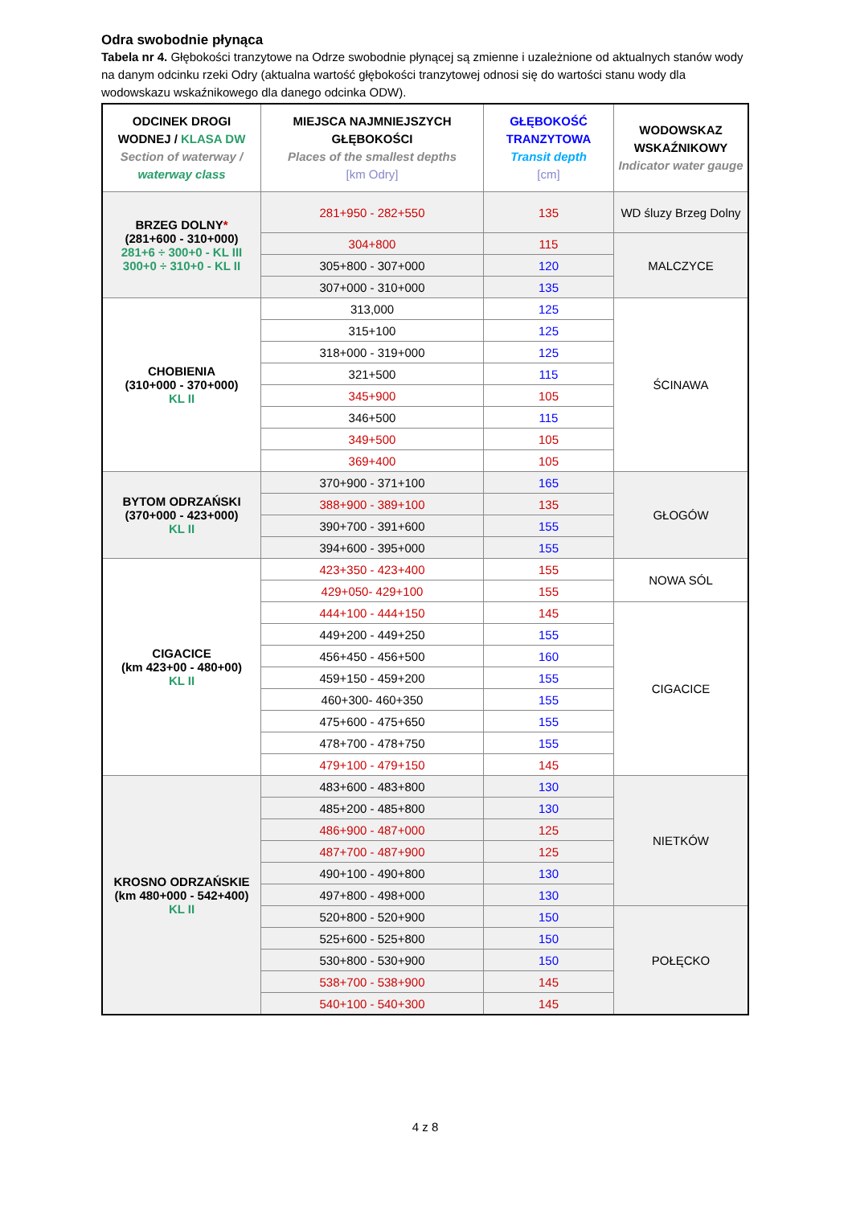Odra swobodnie płynąca
Tabela nr 4. Głębokości tranzytowe na Odrze swobodnie płynącej są zmienne i uzależnione od aktualnych stanów wody na danym odcinku rzeki Odry (aktualna wartość głębokości tranzytowej odnosi się do wartości stanu wody dla wodowskazu wskaźnikowego dla danego odcinka ODW).
| ODCINEK DROGI WODNEJ / KLASA DW Section of waterway / waterway class | MIEJSCA NAJMNIEJSZYCH GŁĘBOKOŚCI Places of the smallest depths [km Odry] | GŁĘBOKOŚĆ TRANZYTOWA Transit depth [cm] | WODOWSKAZ WSKAŹNIKOWY Indicator water gauge |
| --- | --- | --- | --- |
| BRZEG DOLNY * (281+600 - 310+000) 281+6 ÷ 300+0 - KL III 300+0 ÷ 310+0 - KL II | 281+950 - 282+550 | 135 | WD śluzy Brzeg Dolny |
| | 304+800 | 115 | MALCZYCE |
| | 305+800 - 307+000 | 120 | |
| | 307+000 - 310+000 | 135 | |
| CHOBIENIA (310+000 - 370+000) KL II | 313,000 | 125 | ŚCINAWA |
| | 315+100 | 125 | |
| | 318+000 - 319+000 | 125 | |
| | 321+500 | 115 | |
| | 345+900 | 105 | |
| | 346+500 | 115 | |
| | 349+500 | 105 | |
| | 369+400 | 105 | |
| BYTOM ODRZAŃSKI (370+000 - 423+000) KL II | 370+900 - 371+100 | 165 | GŁOGÓW |
| | 388+900 - 389+100 | 135 | |
| | 390+700 - 391+600 | 155 | |
| | 394+600 - 395+000 | 155 | |
| CIGACICE (km 423+00 - 480+00) KL II | 423+350 - 423+400 | 155 | NOWA SÓL |
| | 429+050- 429+100 | 155 | |
| | 444+100 - 444+150 | 145 | CIGACICE |
| | 449+200 - 449+250 | 155 | |
| | 456+450 - 456+500 | 160 | |
| | 459+150 - 459+200 | 155 | |
| | 460+300- 460+350 | 155 | |
| | 475+600 - 475+650 | 155 | |
| | 478+700 - 478+750 | 155 | |
| | 479+100 - 479+150 | 145 | |
| KROSNO ODRZAŃSKIE (km 480+000 - 542+400) KL II | 483+600 - 483+800 | 130 | NIETKÓW |
| | 485+200 - 485+800 | 130 | |
| | 486+900 - 487+000 | 125 | |
| | 487+700 - 487+900 | 125 | |
| | 490+100 - 490+800 | 130 | |
| | 497+800 - 498+000 | 130 | |
| | 520+800 - 520+900 | 150 | POŁĘCKO |
| | 525+600 - 525+800 | 150 | |
| | 530+800 - 530+900 | 150 | |
| | 538+700 - 538+900 | 145 | |
| | 540+100 - 540+300 | 145 | |
4 z 8